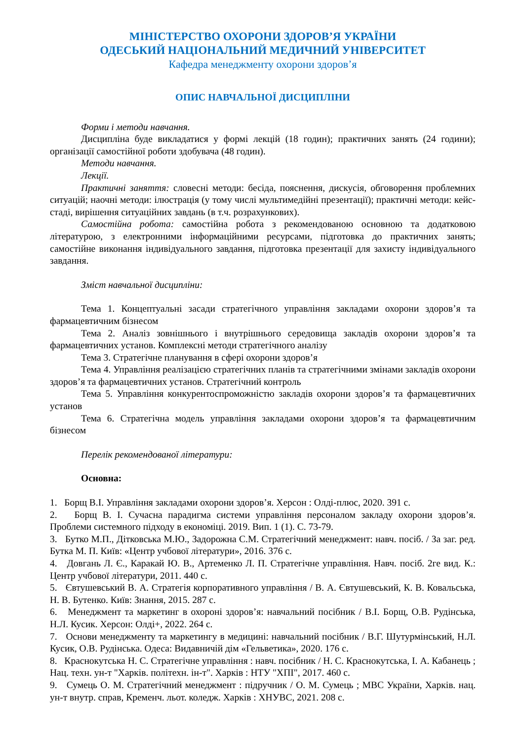МІНІСТЕРСТВО ОХОРОНИ ЗДОРОВ’Я УКРАЇНИ
ОДЕСЬКИЙ НАЦІОНАЛЬНИЙ МЕДИЧНИЙ УНІВЕРСИТЕТ
Кафедра менеджменту охорони здоров’я
ОПИС НАВЧАЛЬНОЇ ДИСЦИПЛІНИ
Форми і методи навчання.
Дисципліна буде викладатися у формі лекцій (18 годин); практичних занять (24 години); організації самостійної роботи здобувача (48 годин).
Методи навчання.
Лекції.
Практичні заняття: словесні методи: бесіда, пояснення, дискусія, обговорення проблемних ситуацій; наочні методи: ілюстрація (у тому числі мультимедійні презентації); практичні методи: кейс-стаді, вирішення ситуаційних завдань (в т.ч. розрахункових).
Самостійна робота: самостійна робота з рекомендованою основною та додатковою літературою, з електронними інформаційними ресурсами, підготовка до практичних занять; самостійне виконання індивідуального завдання, підготовка презентації для захисту індивідуального завдання.
Зміст навчальної дисципліни:
Тема 1. Концептуальні засади стратегічного управління закладами охорони здоров’я та фармацевтичним бізнесом
Тема 2. Аналіз зовнішнього і внутрішнього середовища закладів охорони здоров’я та фармацевтичних установ. Комплексні методи стратегічного аналізу
Тема 3. Стратегічне планування в сфері охорони здоров’я
Тема 4. Управління реалізацією стратегічних планів та стратегічними змінами закладів охорони здоров’я та фармацевтичних установ. Стратегічний контроль
Тема 5. Управління конкурентоспроможністю закладів охорони здоров’я та фармацевтичних установ
Тема 6. Стратегічна модель управління закладами охорони здоров’я та фармацевтичним бізнесом
Перелік рекомендованої літератури:
Основна:
1. Борщ В.І. Управління закладами охорони здоров’я. Херсон : Олді-плюс, 2020. 391 с.
2. Борщ В. І. Сучасна парадигма системи управління персоналом закладу охорони здоров’я. Проблеми системного підходу в економіці. 2019. Вип. 1 (1). С. 73-79.
3. Бутко М.П., Дітковська М.Ю., Задорожна С.М. Стратегічний менеджмент: навч. посіб. / За заг. ред. Бутка М. П. Київ: «Центр учбової літератури», 2016. 376 с.
4. Довгань Л. Є., Каракай Ю. В., Артеменко Л. П. Стратегічне управління. Навч. посіб. 2ге вид. К.: Центр учбової літератури, 2011. 440 с.
5. Євтушевський В. А. Стратегія корпоративного управління / В. А. Євтушевський, К. В. Ковальська, Н. В. Бутенко. Київ: Знання, 2015. 287 с.
6. Менеджмент та маркетинг в охороні здоров’я: навчальний посібник / В.І. Борщ, О.В. Рудінська, Н.Л. Кусик. Херсон: Олді+, 2022. 264 с.
7. Основи менеджменту та маркетингу в медицині: навчальний посібник / В.Г. Шутурмінський, Н.Л. Кусик, О.В. Рудінська. Одеса: Видавничій дім «Гельветика», 2020. 176 с.
8. Краснокутська Н. С. Стратегічне управління : навч. посібник / Н. С. Краснокутська, І. А. Кабанець ; Нац. техн. ун-т "Харків. політехн. ін-т". Харків : НТУ "ХПІ", 2017. 460 с.
9. Сумець О. М. Стратегічний менеджмент : підручник / О. М. Сумець ; МВС України, Харків. нац. ун-т внутр. справ, Кременч. льот. коледж. Харків : ХНУВС, 2021. 208 с.